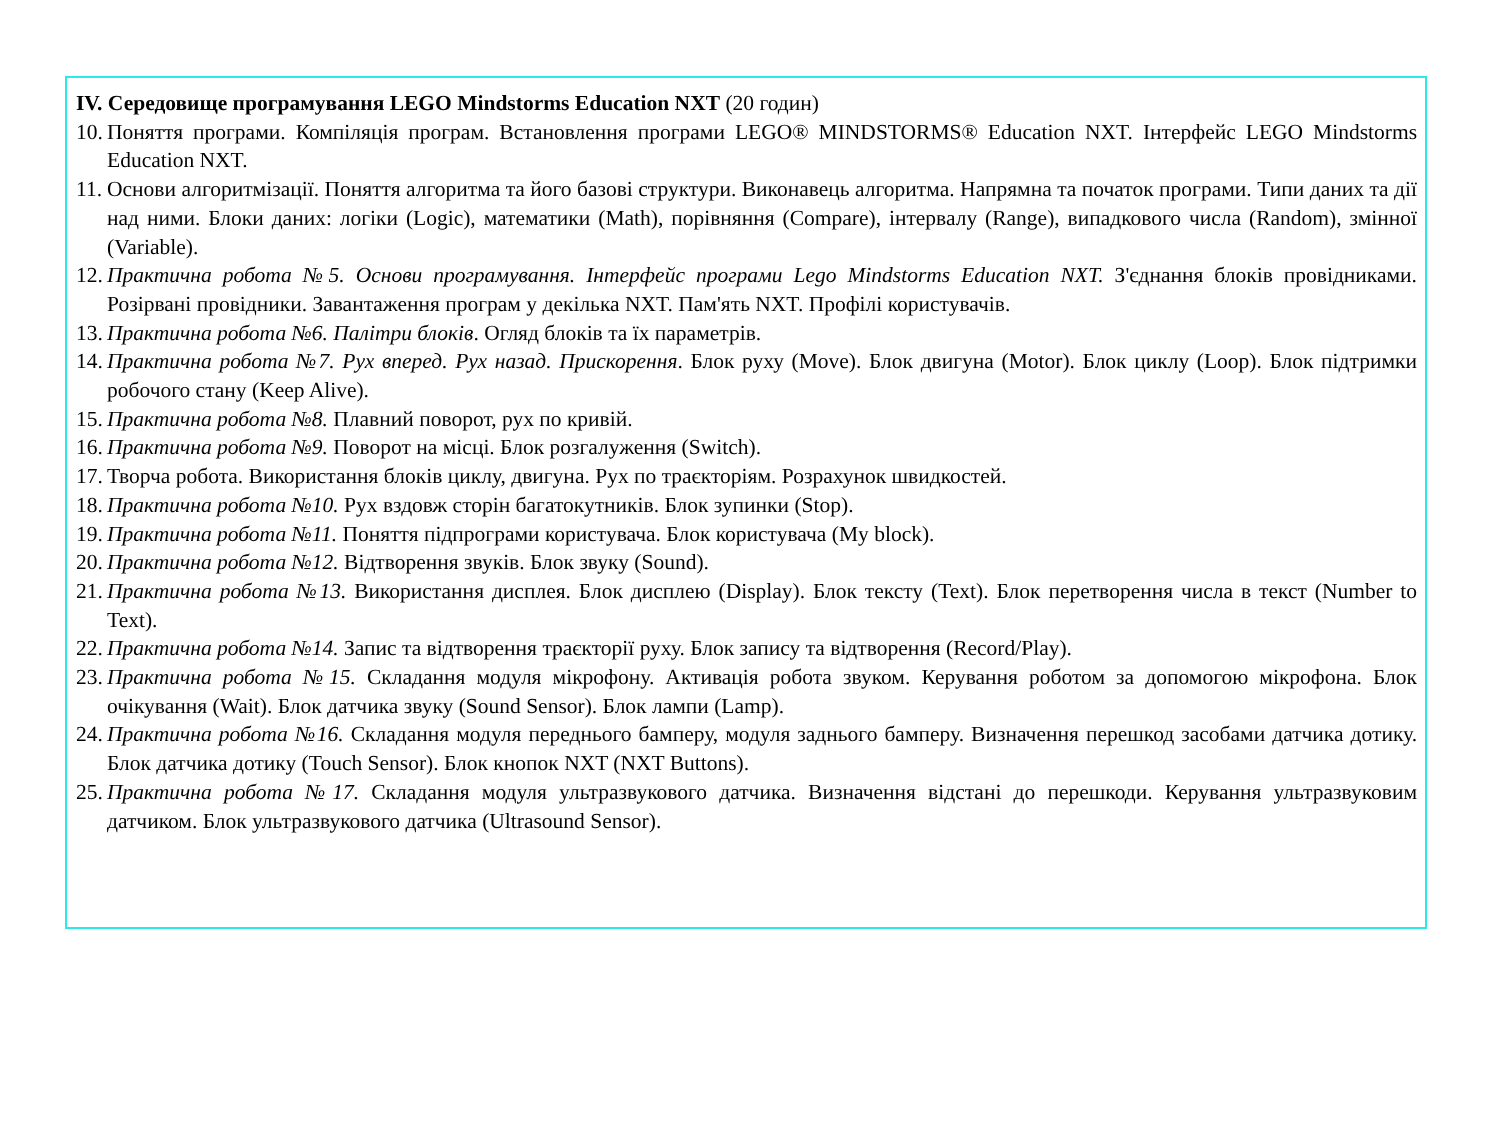IV. Середовище програмування LEGO Mindstorms Education NXT (20 годин)
10. Поняття програми. Компіляція програм. Встановлення програми LEGO® MINDSTORMS® Education NXT. Інтерфейс LEGO Mindstorms Education NXT.
11. Основи алгоритмізації. Поняття алгоритма та його базові структури. Виконавець алгоритма. Напрямна та початок програми. Типи даних та дії над ними. Блоки даних: логіки (Logic), математики (Math), порівняння (Compare), інтервалу (Range), випадкового числа (Random), змінної (Variable).
12. Практична робота №5. Основи програмування. Інтерфейс програми Lego Mindstorms Education NXT. З'єднання блоків провідниками. Розірвані провідники. Завантаження програм у декілька NXT. Пам'ять NXT. Профілі користувачів.
13. Практична робота №6. Палітри блоків. Огляд блоків та їх параметрів.
14. Практична робота №7. Рух вперед. Рух назад. Прискорення. Блок руху (Move). Блок двигуна (Motor). Блок циклу (Loop). Блок підтримки робочого стану (Keep Alive).
15. Практична робота №8. Плавний поворот, рух по кривій.
16. Практична робота №9. Поворот на місці. Блок розгалуження (Switch).
17. Творча робота. Використання блоків циклу, двигуна. Рух по траєкторіям. Розрахунок швидкостей.
18. Практична робота №10. Рух вздовж сторін багатокутників. Блок зупинки (Stop).
19. Практична робота №11. Поняття підпрограми користувача. Блок користувача (My block).
20. Практична робота №12. Відтворення звуків. Блок звуку (Sound).
21. Практична робота №13. Використання дисплея. Блок дисплею (Display). Блок тексту (Text). Блок перетворення числа в текст (Number to Text).
22. Практична робота №14. Запис та відтворення траєкторії руху. Блок запису та відтворення (Record/Play).
23. Практична робота №15. Складання модуля мікрофону. Активація робота звуком. Керування роботом за допомогою мікрофона. Блок очікування (Wait). Блок датчика звуку (Sound Sensor). Блок лампи (Lamp).
24. Практична робота №16. Складання модуля переднього бамперу, модуля заднього бамперу. Визначення перешкод засобами датчика дотику. Блок датчика дотику (Touch Sensor). Блок кнопок NXT (NXT Buttons).
25. Практична робота №17. Складання модуля ультразвукового датчика. Визначення відстані до перешкоди. Керування ультразвуковим датчиком. Блок ультразвукового датчика (Ultrasound Sensor).